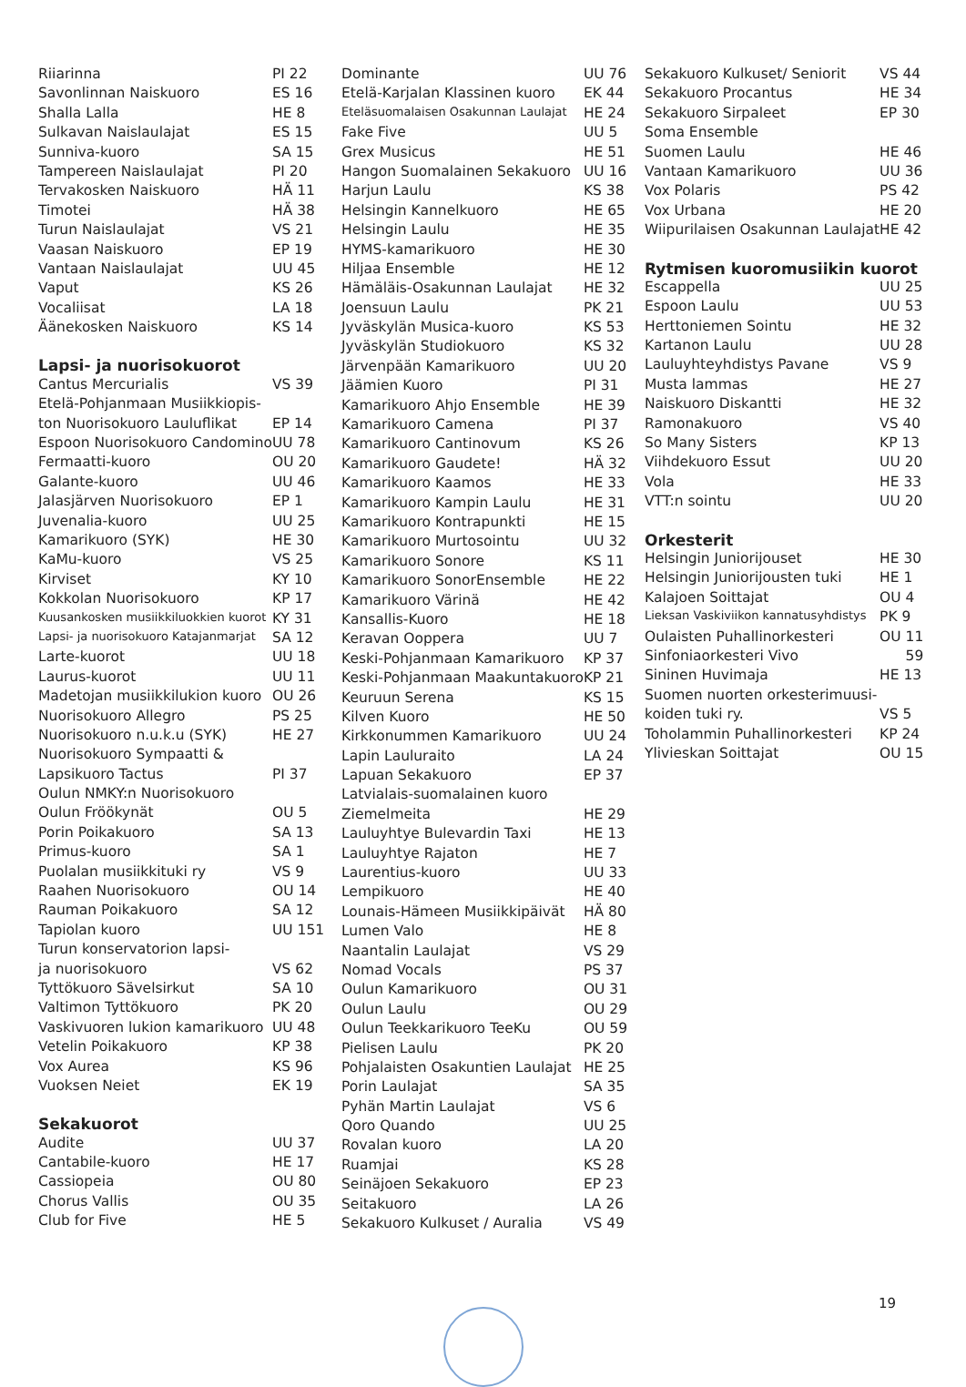| Riiarinna | PI 22 |
| Savonlinnan Naiskuoro | ES 16 |
| Shalla Lalla | HE 8 |
| Sulkavan Naislaulajat | ES 15 |
| Sunniva-kuoro | SA 15 |
| Tampereen Naislaulajat | PI 20 |
| Tervakosken Naiskuoro | HÄ 11 |
| Timotei | HÄ 38 |
| Turun Naislaulajat | VS 21 |
| Vaasan Naiskuoro | EP 19 |
| Vantaan Naislaulajat | UU 45 |
| Vaput | KS 26 |
| Vocaliisat | LA 18 |
| Äänekosken Naiskuoro | KS 14 |
| Lapsi- ja nuorisokuorot | |
| Cantus Mercurialis | VS 39 |
| Etelä-Pohjanmaan Musiikkiopis- | |
| ton Nuorisokuoro Lauluflikat | EP 14 |
| Espoon Nuorisokuoro Candomino | UU 78 |
| Fermaatti-kuoro | OU 20 |
| Galante-kuoro | UU 46 |
| Jalasjärven Nuorisokuoro | EP 1 |
| Juvenalia-kuoro | UU 25 |
| Kamarikuoro (SYK) | HE 30 |
| KaMu-kuoro | VS 25 |
| Kirviset | KY 10 |
| Kokkolan Nuorisokuoro | KP 17 |
| Kuusankosken musiikkiluokkien kuorot | KY 31 |
| Lapsi- ja nuorisokuoro Katajanmarjat | SA 12 |
| Larte-kuorot | UU 18 |
| Laurus-kuorot | UU 11 |
| Madetojan musiikkilukion kuoro | OU 26 |
| Nuorisokuoro Allegro | PS 25 |
| Nuorisokuoro n.u.k.u (SYK) | HE 27 |
| Nuorisokuoro Sympaatti & | |
| Lapsikuoro Tactus | PI 37 |
| Oulun NMKY:n Nuorisokuoro | |
| Oulun Fröökynät | OU 5 |
| Porin Poikakuoro | SA 13 |
| Primus-kuoro | SA 1 |
| Puolalan musiikkituki ry | VS 9 |
| Raahen Nuorisokuoro | OU 14 |
| Rauman Poikakuoro | SA 12 |
| Tapiolan kuoro | UU 151 |
| Turun konservatorion lapsi- | |
| ja nuorisokuoro | VS 62 |
| Tyttökuoro Sävelsirkut | SA 10 |
| Valtimon Tyttökuoro | PK 20 |
| Vaskivuoren lukion kamarikuoro | UU 48 |
| Vetelin Poikakuoro | KP 38 |
| Vox Aurea | KS 96 |
| Vuoksen Neiet | EK 19 |
| Sekakuorot | |
| Audite | UU 37 |
| Cantabile-kuoro | HE 17 |
| Cassiopeia | OU 80 |
| Chorus Vallis | OU 35 |
| Club for Five | HE 5 |
| Dominante | UU 76 |
| Etelä-Karjalan Klassinen kuoro | EK 44 |
| Eteläsuomalaisen Osakunnan Laulajat | HE 24 |
| Fake Five | UU 5 |
| Grex Musicus | HE 51 |
| Hangon Suomalainen Sekakuoro | UU 16 |
| Harjun Laulu | KS 38 |
| Helsingin Kannelkuoro | HE 65 |
| Helsingin Laulu | HE 35 |
| HYMS-kamarikuoro | HE 30 |
| Hiljaa Ensemble | HE 12 |
| Hämäläis-Osakunnan Laulajat | HE 32 |
| Joensuun Laulu | PK 21 |
| Jyväskylän Musica-kuoro | KS 53 |
| Jyväskylän Studiokuoro | KS 32 |
| Järvenpään Kamarikuoro | UU 20 |
| Jäämien Kuoro | PI 31 |
| Kamarikuoro Ahjo Ensemble | HE 39 |
| Kamarikuoro Camena | PI 37 |
| Kamarikuoro Cantinovum | KS 26 |
| Kamarikuoro Gaudete! | HÄ 32 |
| Kamarikuoro Kaamos | HE 33 |
| Kamarikuoro Kampin Laulu | HE 31 |
| Kamarikuoro Kontrapunkti | HE 15 |
| Kamarikuoro Murtosointu | UU 32 |
| Kamarikuoro Sonore | KS 11 |
| Kamarikuoro SonorEnsemble | HE 22 |
| Kamarikuoro Värinä | HE 42 |
| Kansallis-Kuoro | HE 18 |
| Keravan Ooppera | UU 7 |
| Keski-Pohjanmaan Kamarikuoro | KP 37 |
| Keski-Pohjanmaan Maakuntakuoro | KP 21 |
| Keuruun Serena | KS 15 |
| Kilven Kuoro | HE 50 |
| Kirkkonummen Kamarikuoro | UU 24 |
| Lapin Lauluraito | LA 24 |
| Lapuan Sekakuoro | EP 37 |
| Latvialais-suomalainen kuoro | |
| Ziemelmeita | HE 29 |
| Lauluyhtye Bulevardin Taxi | HE 13 |
| Lauluyhtye Rajaton | HE 7 |
| Laurentius-kuoro | UU 33 |
| Lempikuoro | HE 40 |
| Lounais-Hämeen Musiikkipäivät | HÄ 80 |
| Lumen Valo | HE 8 |
| Naantalin Laulajat | VS 29 |
| Nomad Vocals | PS 37 |
| Oulun Kamarikuoro | OU 31 |
| Oulun Laulu | OU 29 |
| Oulun Teekkarikuoro TeeKu | OU 59 |
| Pielisen Laulu | PK 20 |
| Pohjalaisten Osakuntien Laulajat | HE 25 |
| Porin Laulajat | SA 35 |
| Pyhän Martin Laulajat | VS 6 |
| Qoro Quando | UU 25 |
| Rovalan kuoro | LA 20 |
| Ruamjai | KS 28 |
| Seinäjoen Sekakuoro | EP 23 |
| Seitakuoro | LA 26 |
| Sekakuoro Kulkuset / Auralia | VS 49 |
| Sekakuoro Kulkuset/ Seniorit | VS 44 |
| Sekakuoro Procantus | HE 34 |
| Sekakuoro Sirpaleet | EP 30 |
| Soma Ensemble | |
| Suomen Laulu | HE 46 |
| Vantaan Kamarikuoro | UU 36 |
| Vox Polaris | PS 42 |
| Vox Urbana | HE 20 |
| Wiipurilaisen Osakunnan Laulajat | HE 42 |
| Rytmisen kuoromusiikin kuorot | |
| Escappella | UU 25 |
| Espoon Laulu | UU 53 |
| Herttoniemen Sointu | HE 32 |
| Kartanon Laulu | UU 28 |
| Lauluyhteyhdistys Pavane | VS 9 |
| Musta lammas | HE 27 |
| Naiskuoro Diskantti | HE 32 |
| Ramonakuoro | VS 40 |
| So Many Sisters | KP 13 |
| Viihdekuoro Essut | UU 20 |
| Vola | HE 33 |
| VTT:n sointu | UU 20 |
| Orkesterit | |
| Helsingin Juniorijouset | HE 30 |
| Helsingin Juniorijousten tuki | HE 1 |
| Kalajoen Soittajat | OU 4 |
| Lieksan Vaskiviikon kannatusyhdistys | PK 9 |
| Oulaisten Puhallinorkesteri | OU 11 |
| Sinfoniaorkesteri Vivo | 59 |
| Sininen Huvimaja | HE 13 |
| Suomen nuorten orkesterimuusi- | |
| koiden tuki ry. | VS 5 |
| Toholammin Puhallinorkesteri | KP 24 |
| Ylivieskan Soittajat | OU 15 |
19